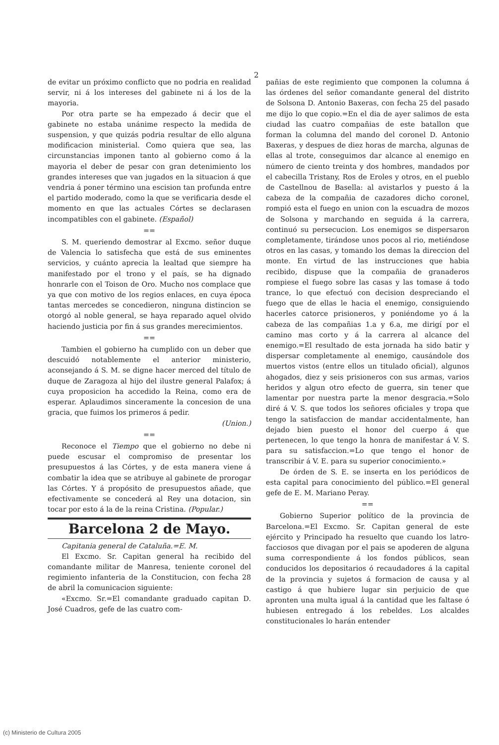2
de evitar un próximo conflicto que no podria en realidad servir, ni á los intereses del gabinete ni á los de la mayoria.
Por otra parte se ha empezado á decir que el gabinete no estaba unánime respecto la medida de suspension, y que quizás podria resultar de ello alguna modificacion ministerial. Como quiera que sea, las circunstancias imponen tanto al gobierno como á la mayoria el deber de pesar con gran detenimiento los grandes intereses que van jugados en la situacion á que vendria á poner término una escision tan profunda entre el partido moderado, como la que se verificaria desde el momento en que las actuales Córtes se declarasen incompatibles con el gabinete. (Español)
==
S. M. queriendo demostrar al Excmo. señor duque de Valencia lo satisfecha que está de sus eminentes servicios, y cuánto aprecia la lealtad que siempre ha manifestado por el trono y el país, se ha dignado honrarle con el Toison de Oro. Mucho nos complace que ya que con motivo de los regios enlaces, en cuya época tantas mercedes se concedieron, ninguna distincion se otorgó al noble general, se haya reparado aquel olvido haciendo justicia por fin á sus grandes merecimientos.
==
Tambien el gobierno ha cumplido con un deber que descuidó notablemente el anterior ministerio, aconsejando á S. M. se digne hacer merced del título de duque de Zaragoza al hijo del ilustre general Palafox; á cuya proposicion ha accedido la Reina, como era de esperar. Aplaudimos sinceramente la concesion de una gracia, que fuimos los primeros á pedir.
(Union.)
==
Reconoce el Tiempo que el gobierno no debe ni puede escusar el compromiso de presentar los presupuestos á las Córtes, y de esta manera viene á combatir la idea que se atribuye al gabinete de prorogar las Córtes. Y á propósito de presupuestos añade, que efectivamente se concederá al Rey una dotacion, sin tocar por esto á la de la reina Cristina. (Popular.)
Barcelona 2 de Mayo.
Capitania general de Cataluña.=E. M.
El Excmo. Sr. Capitan general ha recibido del comandante militar de Manresa, teniente coronel del regimiento infanteria de la Constitucion, con fecha 28 de abril la comunicacion siguiente:
«Excmo. Sr.=El comandante graduado capitan D. José Cuadros, gefe de las cuatro com-
pañias de este regimiento que componen la columna á las órdenes del señor comandante general del distrito de Solsona D. Antonio Baxeras, con fecha 25 del pasado me dijo lo que copio.=En el dia de ayer salimos de esta ciudad las cuatro compañias de este batallon que forman la columna del mando del coronel D. Antonio Baxeras, y despues de diez horas de marcha, algunas de ellas al trote, conseguimos dar alcance al enemigo en número de ciento treinta y dos hombres, mandados por el cabecilla Tristany, Ros de Eroles y otros, en el pueblo de Castellnou de Basella: al avistarlos y puesto á la cabeza de la compañia de cazadores dicho coronel, rompió esta el fuego en union con la escuadra de mozos de Solsona y marchando en seguida á la carrera, continuó su persecucion. Los enemigos se dispersaron completamente, tirándose unos pocos al rio, metiéndose otros en las casas, y tomando los demas la direccion del monte. En virtud de las instrucciones que habia recibido, dispuse que la compañia de granaderos rompiese el fuego sobre las casas y las tomase á todo trance, lo que efectuó con decision despreciando el fuego que de ellas le hacia el enemigo, consiguiendo hacerles catorce prisioneros, y poniéndome yo á la cabeza de las compañias 1.a y 6.a, me dirigí por el camino mas corto y á la carrera al alcance del enemigo.=El resultado de esta jornada ha sido batir y dispersar completamente al enemigo, causándole dos muertos vistos (entre ellos un titulado oficial), algunos ahogados, diez y seis prisioneros con sus armas, varios heridos y algun otro efecto de guerra, sin tener que lamentar por nuestra parte la menor desgracia.=Solo diré á V. S. que todos los señores oficiales y tropa que tengo la satisfaccion de mandar accidentalmente, han dejado bien puesto el honor del cuerpo á que pertenecen, lo que tengo la honra de manifestar á V. S. para su satisfaccion.=Lo que tengo el honor de transcribir á V. E. para su superior conocimiento.»
De órden de S. E. se inserta en los periódicos de esta capital para conocimiento del público.=El general gefe de E. M. Mariano Peray.
==
Gobierno Superior político de la provincia de Barcelona.=El Excmo. Sr. Capitan general de este ejército y Principado ha resuelto que cuando los latro-facciosos que divagan por el pais se apoderen de alguna suma correspondiente á los fondos públicos, sean conducidos los depositarios ó recaudadores á la capital de la provincia y sujetos á formacion de causa y al castigo á que hubiere lugar sin perjuicio de que apronten una multa igual á la cantidad que les faltase ó hubiesen entregado á los rebeldes. Los alcaldes constitucionales lo harán entender
(c) Ministerio de Cultura 2005